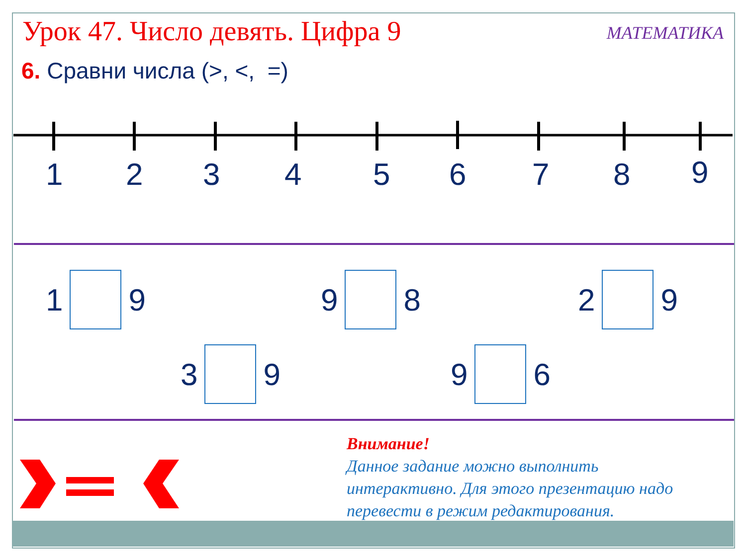Урок 47. Число девять. Цифра 9 МАТЕМАТИКА
6. Сравни числа (>, <, =)
1 2 3 4 5 6 7 8 9
1
9
9
8
2
9
3
9
9
6
Внимание!
Данное задание можно выполнить
интерактивно. Для этого презентацию надо
перевести в режим редактирования.